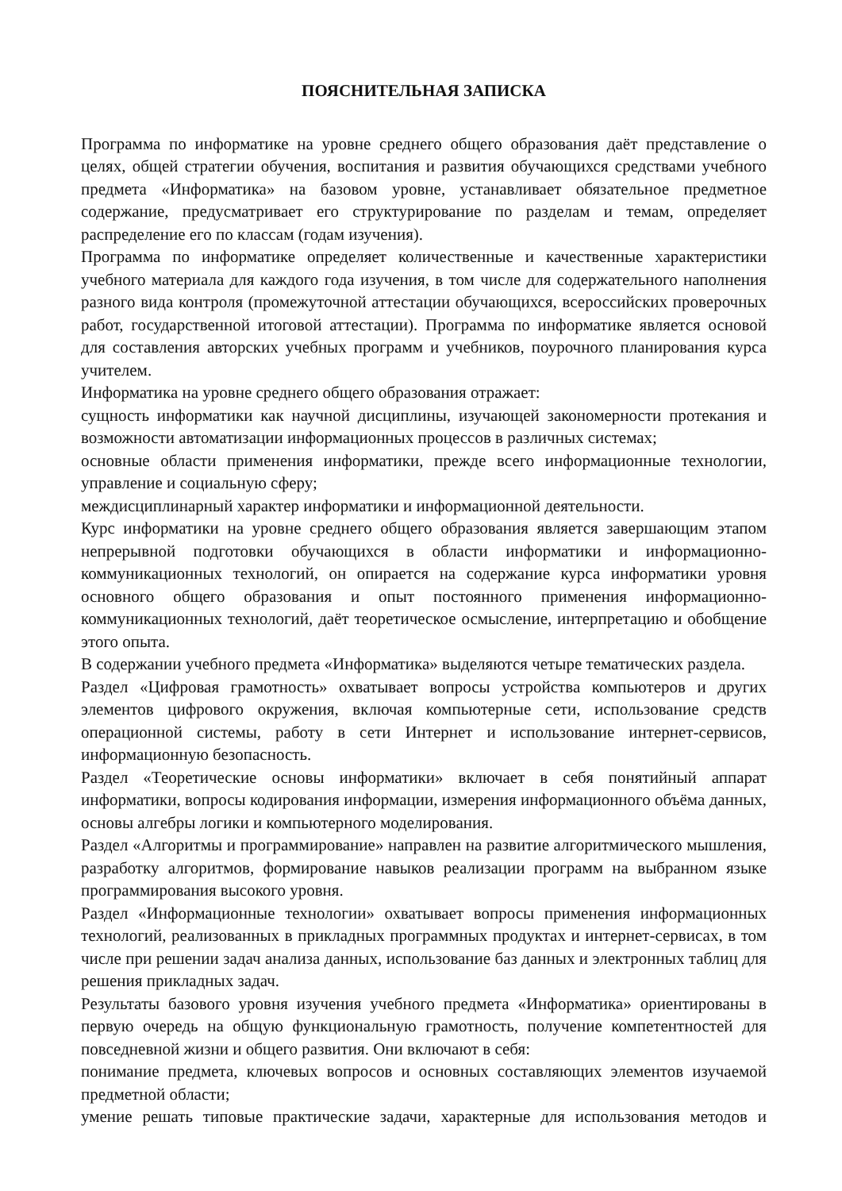ПОЯСНИТЕЛЬНАЯ ЗАПИСКА
Программа по информатике на уровне среднего общего образования даёт представление о целях, общей стратегии обучения, воспитания и развития обучающихся средствами учебного предмета «Информатика» на базовом уровне, устанавливает обязательное предметное содержание, предусматривает его структурирование по разделам и темам, определяет распределение его по классам (годам изучения).
Программа по информатике определяет количественные и качественные характеристики учебного материала для каждого года изучения, в том числе для содержательного наполнения разного вида контроля (промежуточной аттестации обучающихся, всероссийских проверочных работ, государственной итоговой аттестации). Программа по информатике является основой для составления авторских учебных программ и учебников, поурочного планирования курса учителем.
Информатика на уровне среднего общего образования отражает:
сущность информатики как научной дисциплины, изучающей закономерности протекания и возможности автоматизации информационных процессов в различных системах;
основные области применения информатики, прежде всего информационные технологии, управление и социальную сферу;
междисциплинарный характер информатики и информационной деятельности.
Курс информатики на уровне среднего общего образования является завершающим этапом непрерывной подготовки обучающихся в области информатики и информационно-коммуникационных технологий, он опирается на содержание курса информатики уровня основного общего образования и опыт постоянного применения информационно-коммуникационных технологий, даёт теоретическое осмысление, интерпретацию и обобщение этого опыта.
В содержании учебного предмета «Информатика» выделяются четыре тематических раздела.
Раздел «Цифровая грамотность» охватывает вопросы устройства компьютеров и других элементов цифрового окружения, включая компьютерные сети, использование средств операционной системы, работу в сети Интернет и использование интернет-сервисов, информационную безопасность.
Раздел «Теоретические основы информатики» включает в себя понятийный аппарат информатики, вопросы кодирования информации, измерения информационного объёма данных, основы алгебры логики и компьютерного моделирования.
Раздел «Алгоритмы и программирование» направлен на развитие алгоритмического мышления, разработку алгоритмов, формирование навыков реализации программ на выбранном языке программирования высокого уровня.
Раздел «Информационные технологии» охватывает вопросы применения информационных технологий, реализованных в прикладных программных продуктах и интернет-сервисах, в том числе при решении задач анализа данных, использование баз данных и электронных таблиц для решения прикладных задач.
Результаты базового уровня изучения учебного предмета «Информатика» ориентированы в первую очередь на общую функциональную грамотность, получение компетентностей для повседневной жизни и общего развития. Они включают в себя:
понимание предмета, ключевых вопросов и основных составляющих элементов изучаемой предметной области;
умение решать типовые практические задачи, характерные для использования методов и